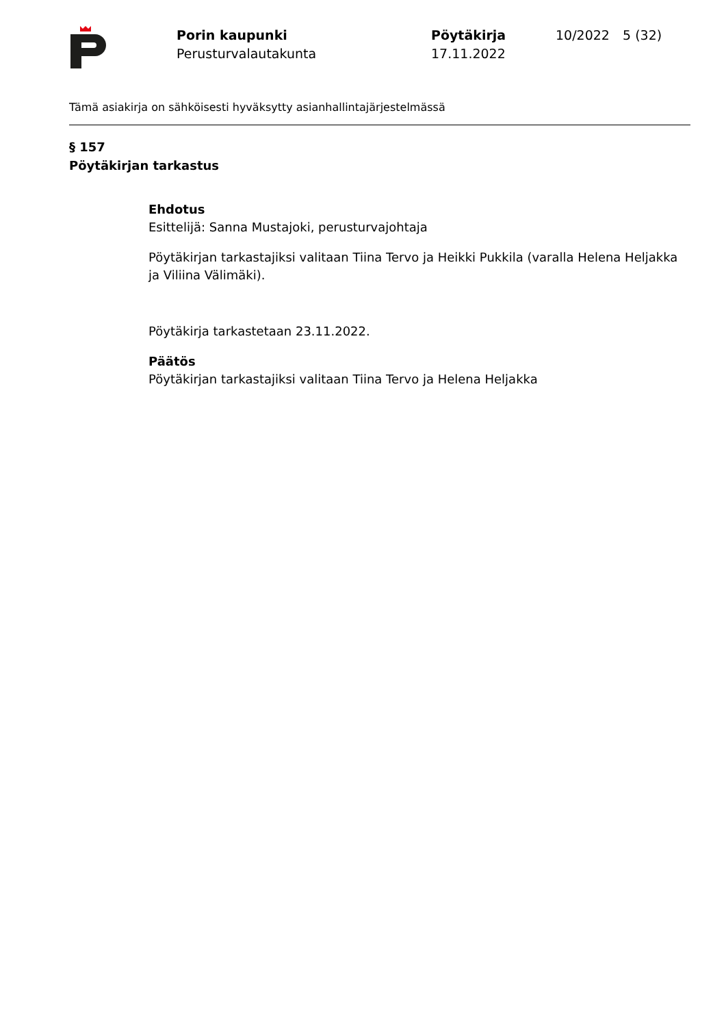Porin kaupunki
Perusturvalautakunta
Pöytäkirja
17.11.2022
10/2022 5 (32)
Tämä asiakirja on sähköisesti hyväksytty asianhallintajärjestelmässä
§ 157
Pöytäkirjan tarkastus
Ehdotus
Esittelijä: Sanna Mustajoki, perusturvajohtaja
Pöytäkirjan tarkastajiksi valitaan Tiina Tervo ja Heikki Pukkila (varalla Helena Heljakka ja Viliina Välimäki).
Pöytäkirja tarkastetaan 23.11.2022.
Päätös
Pöytäkirjan tarkastajiksi valitaan Tiina Tervo ja Helena Heljakka